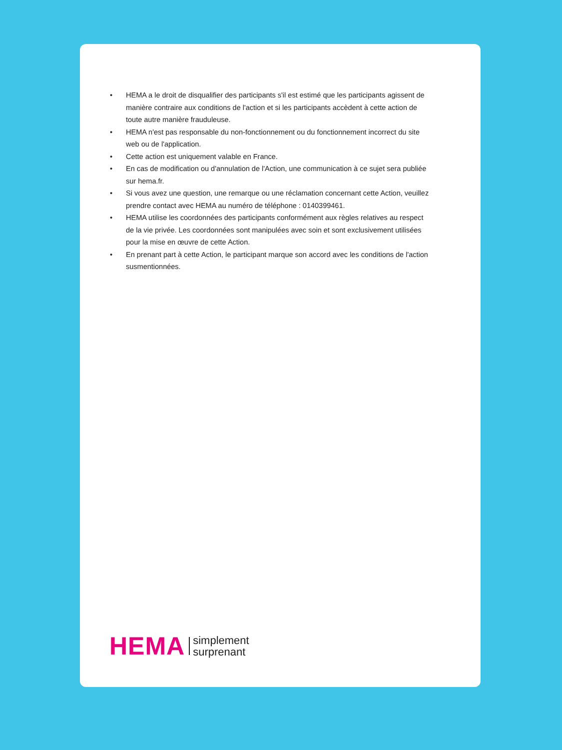• HEMA a le droit de disqualifier des participants s'il est estimé que les participants agissent de manière contraire aux conditions de l'action et si les participants accèdent à cette action de toute autre manière frauduleuse.
• HEMA n'est pas responsable du non-fonctionnement ou du fonctionnement incorrect du site web ou de l'application.
• Cette action est uniquement valable en France.
• En cas de modification ou d'annulation de l'Action, une communication à ce sujet sera publiée sur hema.fr.
• Si vous avez une question, une remarque ou une réclamation concernant cette Action, veuillez prendre contact avec HEMA au numéro de téléphone : 0140399461.
• HEMA utilise les coordonnées des participants conformément aux règles relatives au respect de la vie privée. Les coordonnées sont manipulées avec soin et sont exclusivement utilisées pour la mise en œuvre de cette Action.
• En prenant part à cette Action, le participant marque son accord avec les conditions de l'action susmentionnées.
HEMA simplement
surprenant